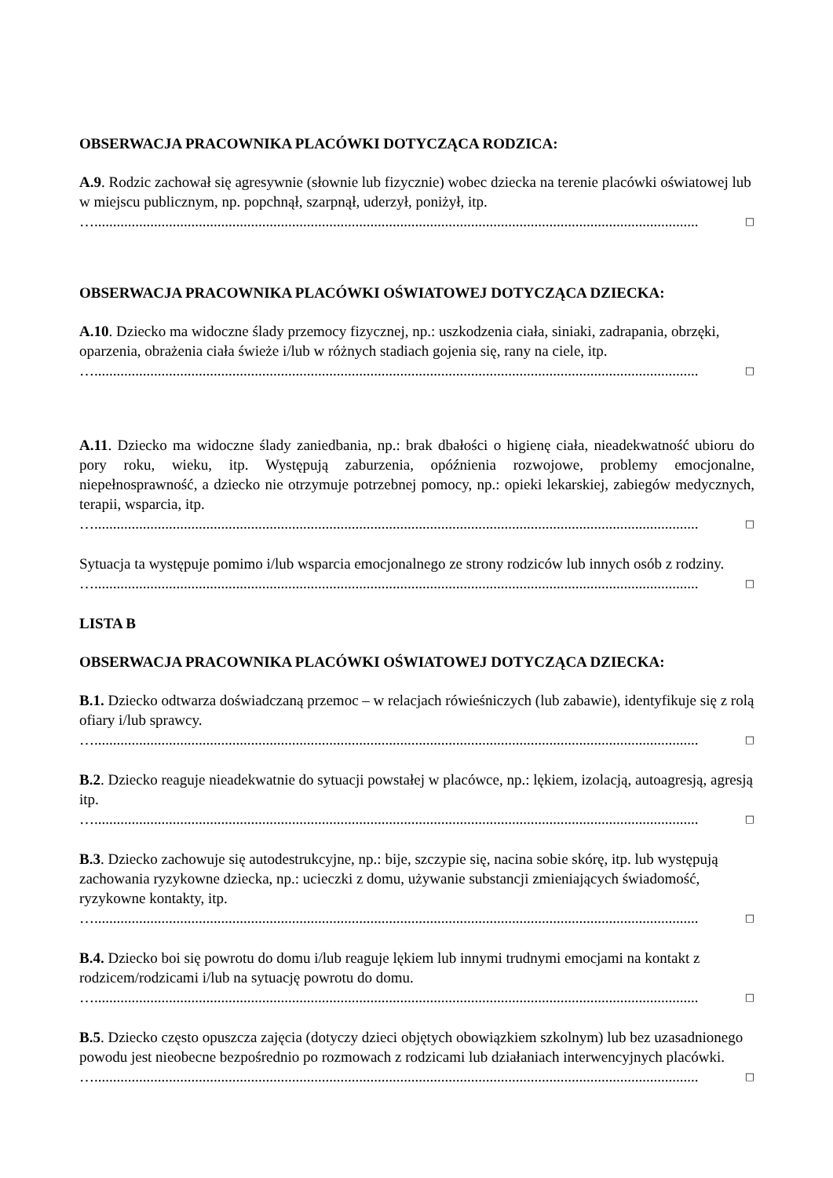OBSERWACJA PRACOWNIKA PLACÓWKI DOTYCZĄCA RODZICA:
A.9. Rodzic zachował się agresywnie (słownie lub fizycznie) wobec dziecka na terenie placówki oświatowej lub w miejscu publicznym, np. popchnął, szarpnął, uderzył, poniżył, itp.
….................................................................................................................................................................. □
OBSERWACJA PRACOWNIKA PLACÓWKI OŚWIATOWEJ DOTYCZĄCA DZIECKA:
A.10. Dziecko ma widoczne ślady przemocy fizycznej, np.: uszkodzenia ciała, siniaki, zadrapania, obrzęki, oparzenia, obrażenia ciała świeże i/lub w różnych stadiach gojenia się, rany na ciele, itp.
….................................................................................................................................................................. □
A.11. Dziecko ma widoczne ślady zaniedbania, np.: brak dbałości o higienę ciała, nieadekwatność ubioru do pory roku, wieku, itp. Występują zaburzenia, opóźnienia rozwojowe, problemy emocjonalne, niepełnosprawność, a dziecko nie otrzymuje potrzebnej pomocy, np.: opieki lekarskiej, zabiegów medycznych, terapii, wsparcia, itp.
….................................................................................................................................................................. □
Sytuacja ta występuje pomimo i/lub wsparcia emocjonalnego ze strony rodziców lub innych osób z rodziny.
….................................................................................................................................................................. □
LISTA B
OBSERWACJA PRACOWNIKA PLACÓWKI OŚWIATOWEJ DOTYCZĄCA DZIECKA:
B.1. Dziecko odtwarza doświadczaną przemoc – w relacjach rówieśniczych (lub zabawie), identyfikuje się z rolą ofiary i/lub sprawcy.
….................................................................................................................................................................. □
B.2. Dziecko reaguje nieadekwatnie do sytuacji powstałej w placówce, np.: lękiem, izolacją, autoagresją, agresją itp.
….................................................................................................................................................................. □
B.3. Dziecko zachowuje się autodestrukcyjne, np.: bije, szczypie się, nacina sobie skórę, itp. lub występują zachowania ryzykowne dziecka, np.: ucieczki z domu, używanie substancji zmieniających świadomość, ryzykowne kontakty, itp.
….................................................................................................................................................................. □
B.4. Dziecko boi się powrotu do domu i/lub reaguje lękiem lub innymi trudnymi emocjami na kontakt z rodzicem/rodzicami i/lub na sytuację powrotu do domu.
….................................................................................................................................................................. □
B.5. Dziecko często opuszcza zajęcia (dotyczy dzieci objętych obowiązkiem szkolnym) lub bez uzasadnionego powodu jest nieobecne bezpośrednio po rozmowach z rodzicami lub działaniach interwencyjnych placówki.
….................................................................................................................................................................. □